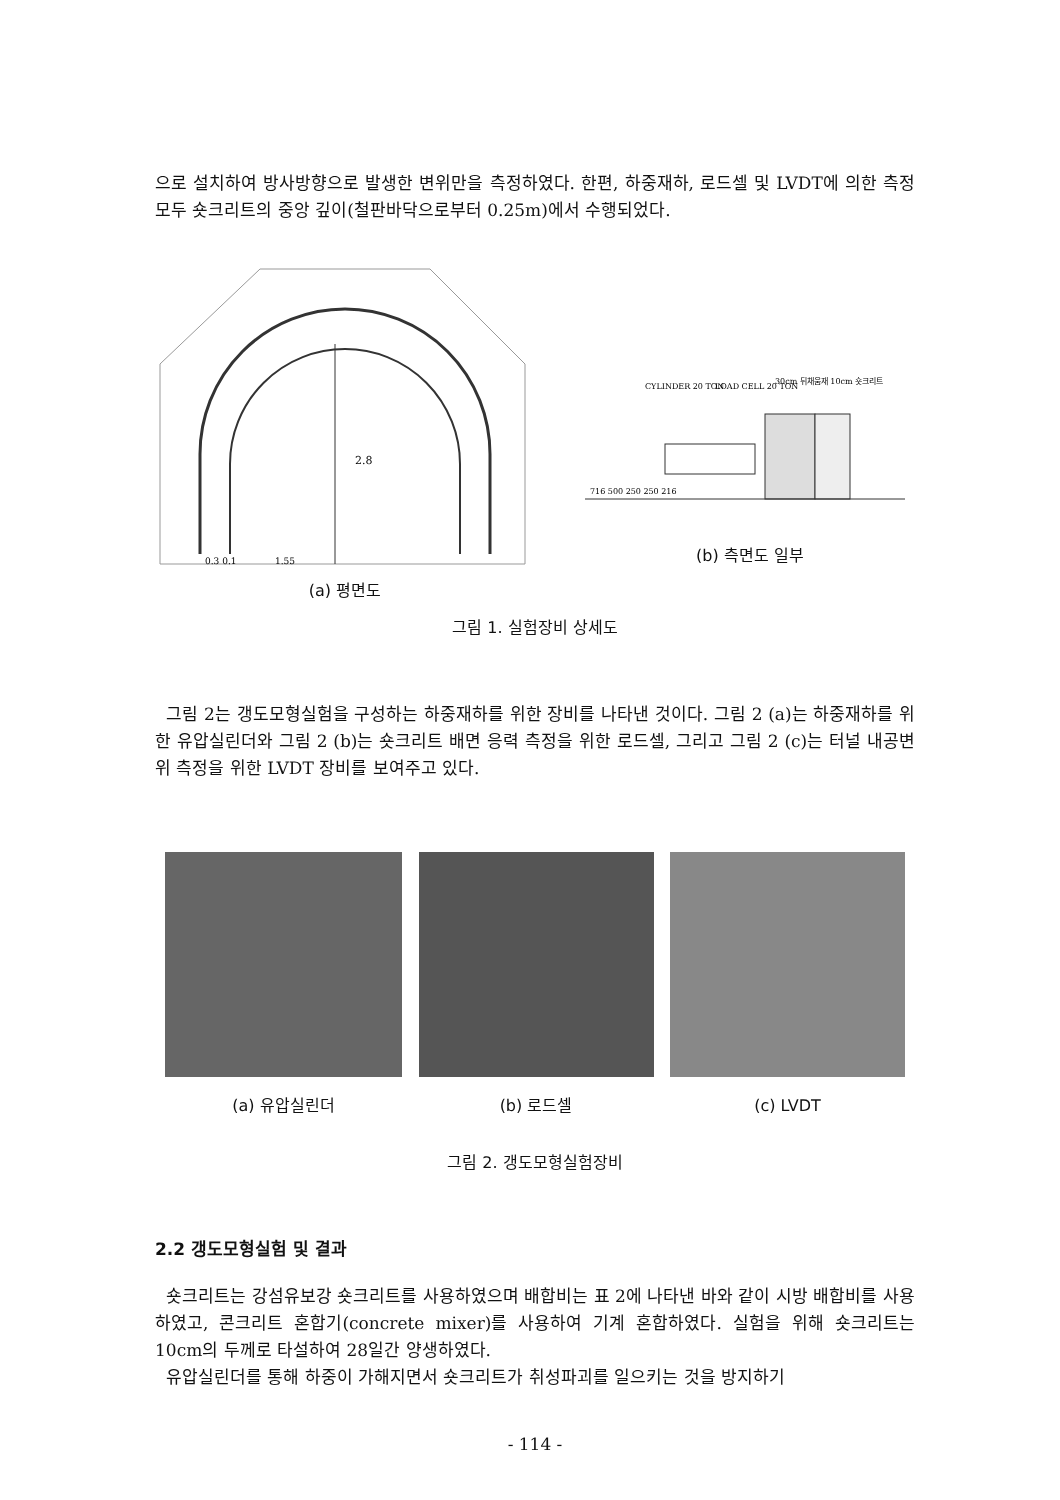으로 설치하여 방사방향으로 발생한 변위만을 측정하였다. 한편, 하중재하, 로드셀 및 LVDT에 의한 측정 모두 숏크리트의 중앙 깊이(철판바닥으로부터 0.25m)에서 수행되었다.
2.8
0.3 0.1
1.55
(a) 평면도
CYLINDER 20 TON
LOAD CELL 20 TON
30cm 뒤채움재 10cm 숏크리트
716 500 250 250 216
(b) 측면도 일부
그림 1. 실험장비 상세도
그림 2는 갱도모형실험을 구성하는 하중재하를 위한 장비를 나타낸 것이다. 그림 2 (a)는 하중재하를 위한 유압실린더와 그림 2 (b)는 숏크리트 배면 응력 측정을 위한 로드셀, 그리고 그림 2 (c)는 터널 내공변위 측정을 위한 LVDT 장비를 보여주고 있다.
(a) 유압실린더 (b) 로드셀 (c) LVDT
그림 2. 갱도모형실험장비
2.2 갱도모형실험 및 결과
숏크리트는 강섬유보강 숏크리트를 사용하였으며 배합비는 표 2에 나타낸 바와 같이 시방 배합비를 사용하였고, 콘크리트 혼합기(concrete mixer)를 사용하여 기계 혼합하였다. 실험을 위해 숏크리트는 10cm의 두께로 타설하여 28일간 양생하였다.
유압실린더를 통해 하중이 가해지면서 숏크리트가 취성파괴를 일으키는 것을 방지하기
- 114 -